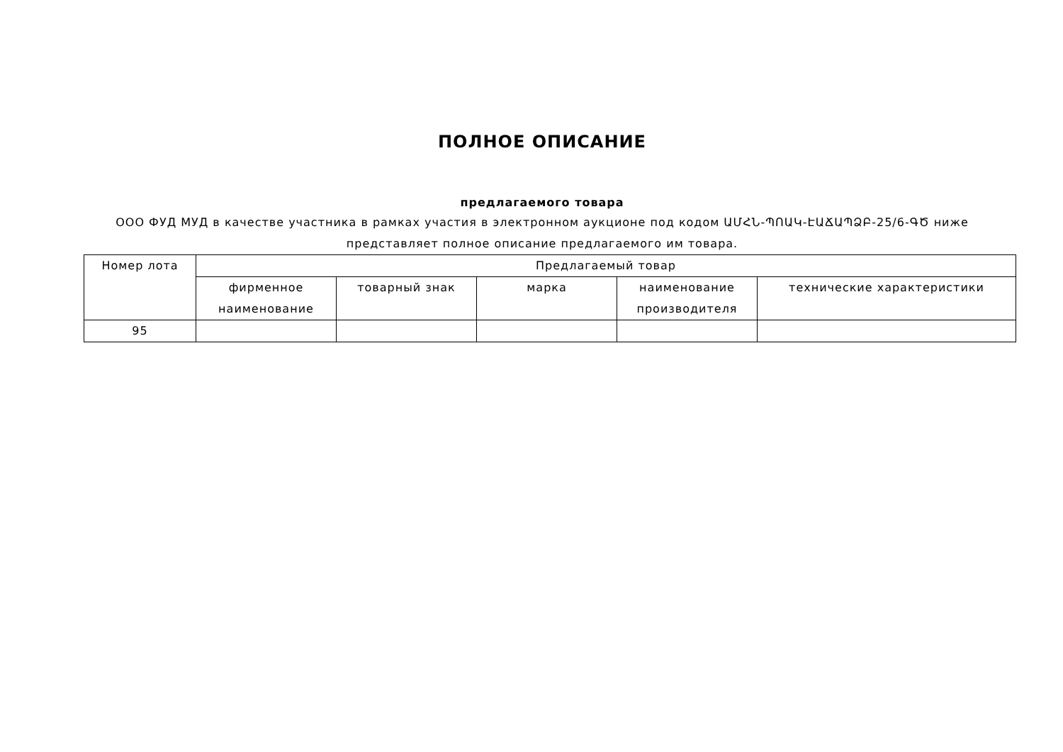ПОЛНОЕ ОПИСАНИЕ
предлагаемого товара
ООО ФУД МУД в качестве участника в рамках участия в электронном аукционе под кодом ԱՄՀՆ-ՊՈԱԿ-ԷԱՃԱՊՁԲ-25/6-ԳԾ ниже представляет полное описание предлагаемого им товара.
| Номер лота | Предлагаемый товар | | | | |
| --- | --- | --- | --- | --- | --- |
| | фирменное наименование | товарный знак | марка | наименование производителя | технические характеристики |
| 95 | | | | | |